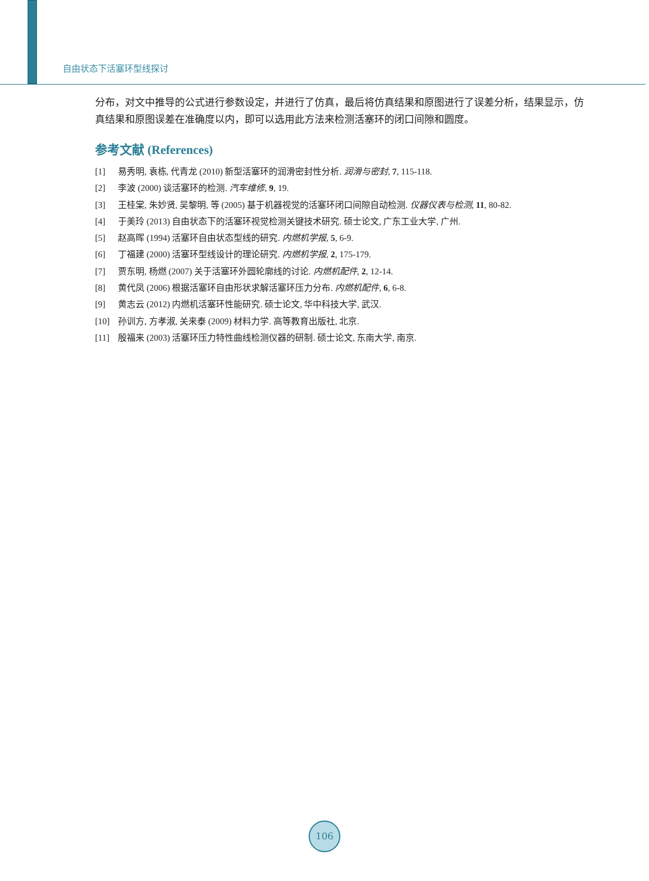自由状态下活塞环型线探讨
分布，对文中推导的公式进行参数设定，并进行了仿真，最后将仿真结果和原图进行了误差分析，结果显示，仿真结果和原图误差在准确度以内，即可以选用此方法来检测活塞环的闭口间隙和圆度。
参考文献 (References)
[1] 易秀明, 袁栋, 代青龙 (2010) 新型活塞环的润滑密封性分析. 润滑与密封, 7, 115-118.
[2] 李波 (2000) 谈活塞环的检测. 汽车维修, 9, 19.
[3] 王桂棠, 朱妙贤, 吴黎明, 等 (2005) 基于机器视觉的活塞环闭口间隙自动检测. 仪器仪表与检测, 11, 80-82.
[4] 于美玲 (2013) 自由状态下的活塞环视觉检测关键技术研究. 硕士论文, 广东工业大学, 广州.
[5] 赵高晖 (1994) 活塞环自由状态型线的研究. 内燃机学报, 5, 6-9.
[6] 丁福建 (2000) 活塞环型线设计的理论研究. 内燃机学报, 2, 175-179.
[7] 贾东明, 杨燃 (2007) 关于活塞环外圆轮廓线的讨论. 内燃机配件, 2, 12-14.
[8] 黄代凤 (2006) 根据活塞环自由形状求解活塞环压力分布. 内燃机配件, 6, 6-8.
[9] 黄志云 (2012) 内燃机活塞环性能研究. 硕士论文, 华中科技大学, 武汉.
[10] 孙训方, 方孝淑, 关来泰 (2009) 材料力学. 高等教育出版社, 北京.
[11] 殷福来 (2003) 活塞环压力特性曲线检测仪器的研制. 硕士论文, 东南大学, 南京.
106